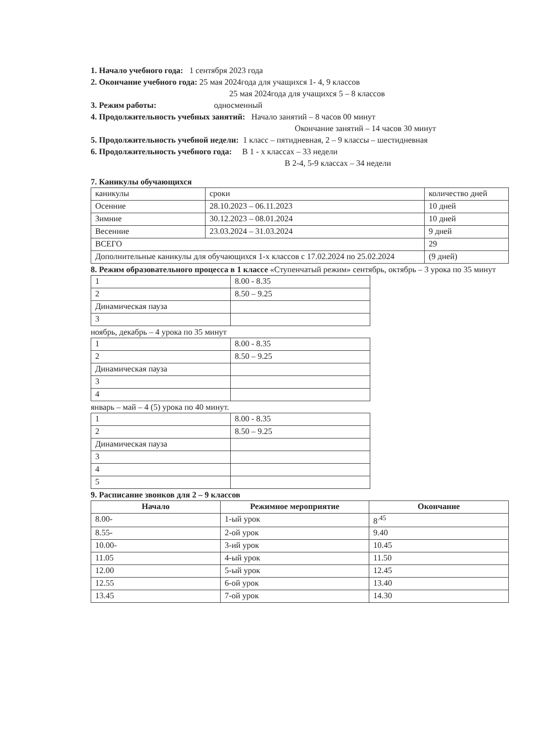1. Начало учебного года: 1 сентября 2023 года
2. Окончание учебного года: 25 мая 2024года для учащихся 1- 4, 9 классов
25 мая 2024года для учащихся 5 – 8 классов
3. Режим работы: односменный
4. Продолжительность учебных занятий: Начало занятий – 8 часов 00 минут
Окончание занятий – 14 часов 30 минут
5. Продолжительность учебной недели: 1 класс – пятидневная, 2 – 9 классы – шестидневная
6. Продолжительность учебного года: В 1 - х классах – 33 недели
В 2-4, 5-9 классах – 34 недели
7. Каникулы обучающихся
| каникулы | сроки | количество дней |
| Осенние | 28.10.2023 – 06.11.2023 | 10 дней |
| Зимние | 30.12.2023 – 08.01.2024 | 10 дней |
| Весенние | 23.03.2024 – 31.03.2024 | 9 дней |
| ВСЕГО | | 29 |
| Дополнительные каникулы для обучающихся 1-х классов с 17.02.2024 по 25.02.2024 | | (9 дней) |
8. Режим образовательного процесса в 1 классе «Ступенчатый режим» сентябрь, октябрь – 3 урока по 35 минут
| 1 | 8.00 - 8.35 |
| 2 | 8.50 – 9.25 |
| Динамическая пауза | |
| 3 | |
ноябрь, декабрь – 4 урока по 35 минут
| 1 | 8.00 - 8.35 |
| 2 | 8.50 – 9.25 |
| Динамическая пауза | |
| 3 | |
| 4 | |
январь – май – 4 (5) урока по 40 минут.
| 1 | 8.00 - 8.35 |
| 2 | 8.50 – 9.25 |
| Динамическая пауза | |
| 3 | |
| 4 | |
| 5 | |
9. Расписание звонков для 2 – 9 классов
| Начало | Режимное мероприятие | Окончание |
| --- | --- | --- |
| 8.00- | 1-ый урок | 8<sup>.45</sup> |
| 8.55- | 2-ой урок | 9.40 |
| 10.00- | 3-ий урок | 10.45 |
| 11.05 | 4-ый урок | 11.50 |
| 12.00 | 5-ый урок | 12.45 |
| 12.55 | 6-ой урок | 13.40 |
| 13.45 | 7-ой урок | 14.30 |